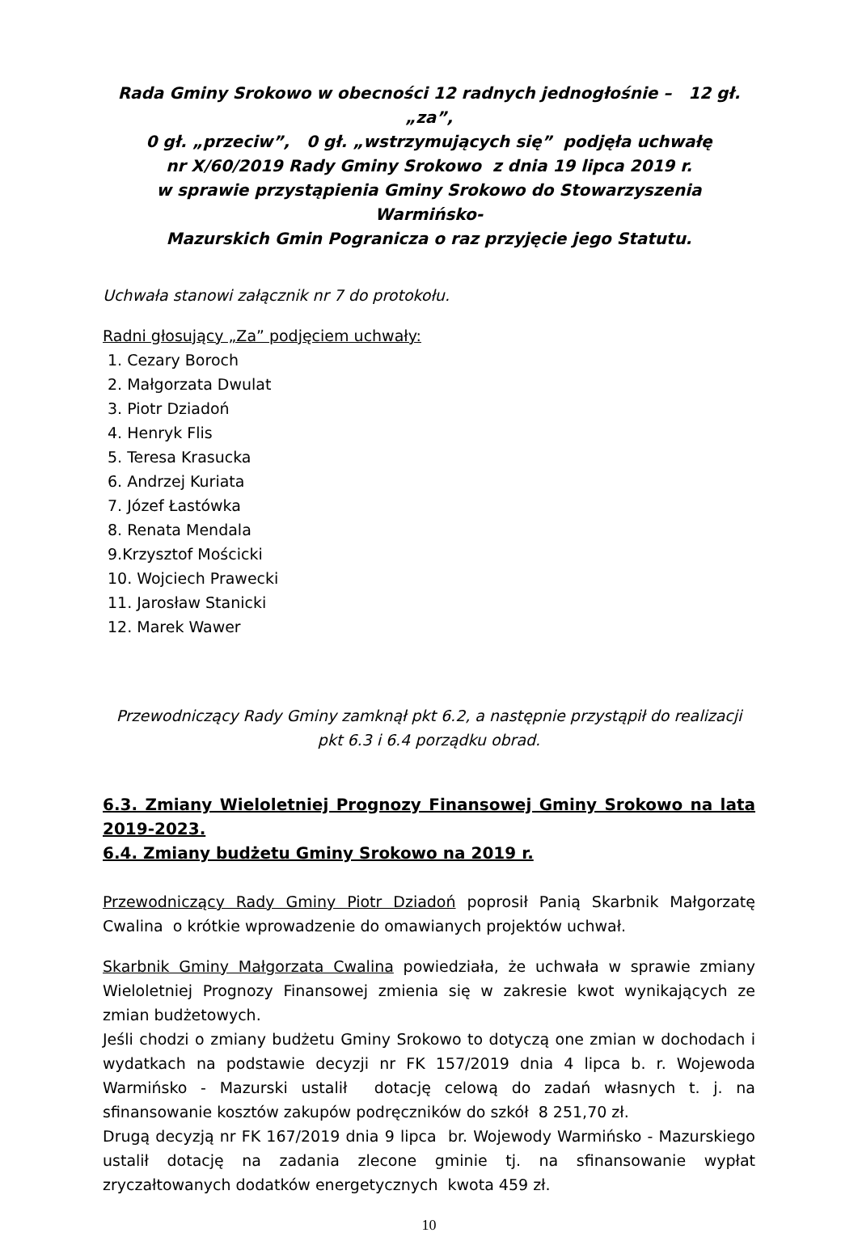Rada Gminy Srokowo w obecności 12 radnych jednogłośnie – 12 gł. „za”,
0 gł. „przeciw”, 0 gł. „wstrzymujących się” podjęła uchwałę
nr X/60/2019 Rady Gminy Srokowo z dnia 19 lipca 2019 r.
w sprawie przystąpienia Gminy Srokowo do Stowarzyszenia Warmińsko-
Mazurskich Gmin Pogranicza o raz przyjęcie jego Statutu.
Uchwała stanowi załącznik nr 7 do protokołu.
Radni głosujący „Za” podjęciem uchwały:
1. Cezary Boroch
2. Małgorzata Dwulat
3. Piotr Dziadoń
4. Henryk Flis
5. Teresa Krasucka
6. Andrzej Kuriata
7. Józef Łastówka
8. Renata Mendala
9.Krzysztof Mościcki
10. Wojciech Prawecki
11. Jarosław Stanicki
12. Marek Wawer
Przewodniczący Rady Gminy zamknął pkt 6.2, a następnie przystąpił do realizacji
pkt 6.3 i 6.4 porządku obrad.
6.3. Zmiany Wieloletniej Prognozy Finansowej Gminy Srokowo na lata 2019-2023.
6.4. Zmiany budżetu Gminy Srokowo na 2019 r.
Przewodniczący Rady Gminy Piotr Dziadoń poprosił Panią Skarbnik Małgorzatę Cwalina o krótkie wprowadzenie do omawianych projektów uchwał.
Skarbnik Gminy Małgorzata Cwalina powiedziała, że uchwała w sprawie zmiany Wieloletniej Prognozy Finansowej zmienia się w zakresie kwot wynikających ze zmian budżetowych.
Jeśli chodzi o zmiany budżetu Gminy Srokowo to dotyczą one zmian w dochodach i wydatkach na podstawie decyzji nr FK 157/2019 dnia 4 lipca b. r. Wojewoda Warmińsko - Mazurski ustalił dotację celową do zadań własnych t. j. na sfinansowanie kosztów zakupów podręczników do szkół 8 251,70 zł.
Drugą decyzją nr FK 167/2019 dnia 9 lipca br. Wojewody Warmińsko - Mazurskiego ustalił dotację na zadania zlecone gminie tj. na sfinansowanie wypłat zryczałtowanych dodatków energetycznych kwota 459 zł.
10